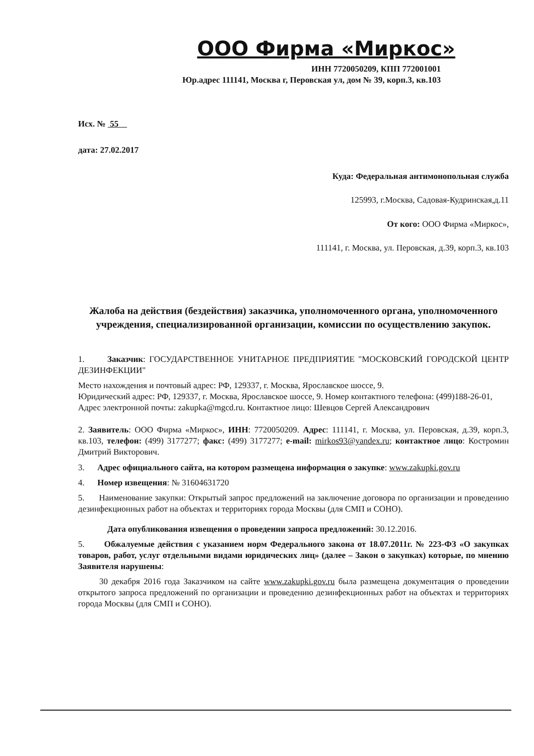ООО Фирма «Миркос»
ИНН 7720050209, КПП 772001001
Юр.адрес 111141, Москва г, Перовская ул, дом № 39, корп.3, кв.103
Исх. № 55
дата: 27.02.2017
Куда: Федеральная антимонопольная служба
125993, г.Москва, Садовая-Кудринская,д.11
От кого: ООО Фирма «Миркос»,
111141, г. Москва, ул. Перовская, д.39, корп.3, кв.103
Жалоба на действия (бездействия) заказчика, уполномоченного органа, уполномоченного учреждения, специализированной организации, комиссии по осуществлению закупок.
1. Заказчик: ГОСУДАРСТВЕННОЕ УНИТАРНОЕ ПРЕДПРИЯТИЕ "МОСКОВСКИЙ ГОРОДСКОЙ ЦЕНТР ДЕЗИНФЕКЦИИ"
Место нахождения и почтовый адрес: РФ, 129337, г. Москва, Ярославское шоссе, 9.
Юридический адрес: РФ, 129337, г. Москва, Ярославское шоссе, 9. Номер контактного телефона: (499)188-26-01, Адрес электронной почты: zakupka@mgcd.ru. Контактное лицо: Шевцов Сергей Александрович
2. Заявитель: ООО Фирма «Миркос», ИНН: 7720050209. Адрес: 111141, г. Москва, ул. Перовская, д.39, корп.3, кв.103, телефон: (499) 3177277; факс: (499) 3177277; e-mail: mirkos93@yandex.ru; контактное лицо: Костромин Дмитрий Викторович.
3. Адрес официального сайта, на котором размещена информация о закупке: www.zakupki.gov.ru
4. Номер извещения: № 31604631720
5. Наименование закупки: Открытый запрос предложений на заключение договора по организации и проведению дезинфекционных работ на объектах и территориях города Москвы (для СМП и СОНО).
Дата опубликования извещения о проведении запроса предложений: 30.12.2016.
5. Обжалуемые действия с указанием норм Федерального закона от 18.07.2011г. № 223-ФЗ «О закупках товаров, работ, услуг отдельными видами юридических лиц» (далее – Закон о закупках) которые, по мнению Заявителя нарушены:
30 декабря 2016 года Заказчиком на сайте www.zakupki.gov.ru была размещена документация о проведении открытого запроса предложений по организации и проведению дезинфекционных работ на объектах и территориях города Москвы (для СМП и СОНО).